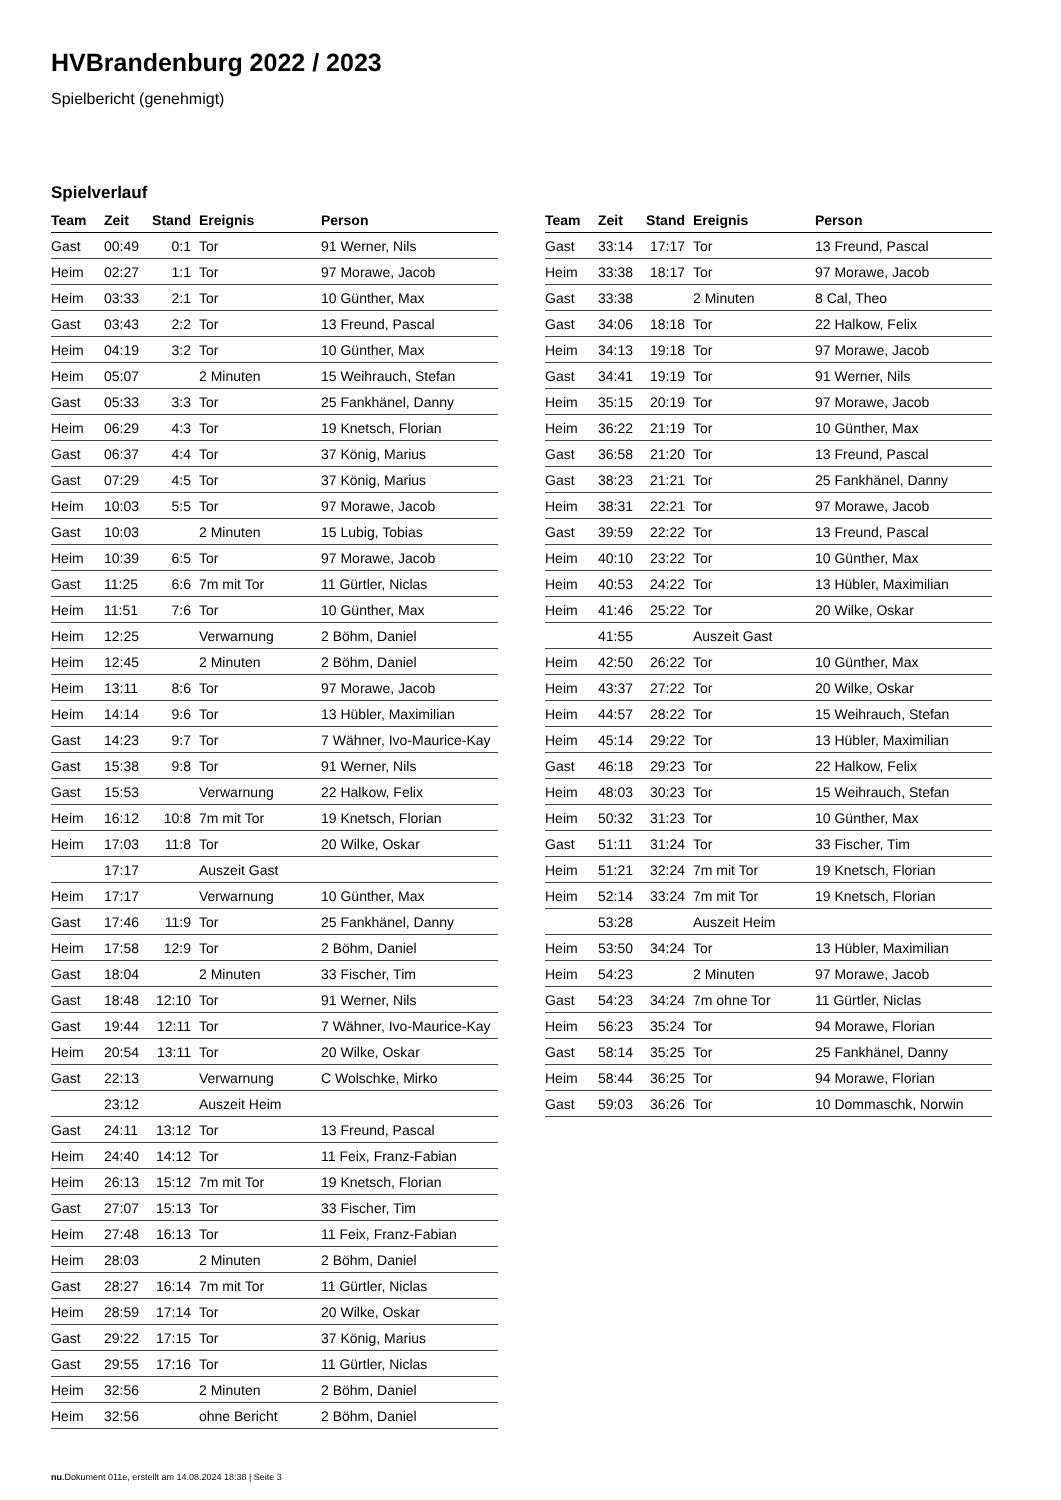HVBrandenburg 2022 / 2023
Spielbericht (genehmigt)
Spielverlauf
| Team | Zeit | Stand | Ereignis | Person |
| --- | --- | --- | --- | --- |
| Gast | 00:49 | 0:1 | Tor | 91 Werner, Nils |
| Heim | 02:27 | 1:1 | Tor | 97 Morawe, Jacob |
| Heim | 03:33 | 2:1 | Tor | 10 Günther, Max |
| Gast | 03:43 | 2:2 | Tor | 13 Freund, Pascal |
| Heim | 04:19 | 3:2 | Tor | 10 Günther, Max |
| Heim | 05:07 | | 2 Minuten | 15 Weihrauch, Stefan |
| Gast | 05:33 | 3:3 | Tor | 25 Fankhänel, Danny |
| Heim | 06:29 | 4:3 | Tor | 19 Knetsch, Florian |
| Gast | 06:37 | 4:4 | Tor | 37 König, Marius |
| Gast | 07:29 | 4:5 | Tor | 37 König, Marius |
| Heim | 10:03 | 5:5 | Tor | 97 Morawe, Jacob |
| Gast | 10:03 | | 2 Minuten | 15 Lubig, Tobias |
| Heim | 10:39 | 6:5 | Tor | 97 Morawe, Jacob |
| Gast | 11:25 | 6:6 | 7m mit Tor | 11 Gürtler, Niclas |
| Heim | 11:51 | 7:6 | Tor | 10 Günther, Max |
| Heim | 12:25 | | Verwarnung | 2 Böhm, Daniel |
| Heim | 12:45 | | 2 Minuten | 2 Böhm, Daniel |
| Heim | 13:11 | 8:6 | Tor | 97 Morawe, Jacob |
| Heim | 14:14 | 9:6 | Tor | 13 Hübler, Maximilian |
| Gast | 14:23 | 9:7 | Tor | 7 Wähner, Ivo-Maurice-Kay |
| Gast | 15:38 | 9:8 | Tor | 91 Werner, Nils |
| Gast | 15:53 | | Verwarnung | 22 Halkow, Felix |
| Heim | 16:12 | 10:8 | 7m mit Tor | 19 Knetsch, Florian |
| Heim | 17:03 | 11:8 | Tor | 20 Wilke, Oskar |
| | 17:17 | | Auszeit Gast | |
| Heim | 17:17 | | Verwarnung | 10 Günther, Max |
| Gast | 17:46 | 11:9 | Tor | 25 Fankhänel, Danny |
| Heim | 17:58 | 12:9 | Tor | 2 Böhm, Daniel |
| Gast | 18:04 | | 2 Minuten | 33 Fischer, Tim |
| Gast | 18:48 | 12:10 | Tor | 91 Werner, Nils |
| Gast | 19:44 | 12:11 | Tor | 7 Wähner, Ivo-Maurice-Kay |
| Heim | 20:54 | 13:11 | Tor | 20 Wilke, Oskar |
| Gast | 22:13 | | Verwarnung | C Wolschke, Mirko |
| | 23:12 | | Auszeit Heim | |
| Gast | 24:11 | 13:12 | Tor | 13 Freund, Pascal |
| Heim | 24:40 | 14:12 | Tor | 11 Feix, Franz-Fabian |
| Heim | 26:13 | 15:12 | 7m mit Tor | 19 Knetsch, Florian |
| Gast | 27:07 | 15:13 | Tor | 33 Fischer, Tim |
| Heim | 27:48 | 16:13 | Tor | 11 Feix, Franz-Fabian |
| Heim | 28:03 | | 2 Minuten | 2 Böhm, Daniel |
| Gast | 28:27 | 16:14 | 7m mit Tor | 11 Gürtler, Niclas |
| Heim | 28:59 | 17:14 | Tor | 20 Wilke, Oskar |
| Gast | 29:22 | 17:15 | Tor | 37 König, Marius |
| Gast | 29:55 | 17:16 | Tor | 11 Gürtler, Niclas |
| Heim | 32:56 | | 2 Minuten | 2 Böhm, Daniel |
| Heim | 32:56 | | ohne Bericht | 2 Böhm, Daniel |
| Team | Zeit | Stand | Ereignis | Person |
| --- | --- | --- | --- | --- |
| Gast | 33:14 | 17:17 | Tor | 13 Freund, Pascal |
| Heim | 33:38 | 18:17 | Tor | 97 Morawe, Jacob |
| Gast | 33:38 | | 2 Minuten | 8 Cal, Theo |
| Gast | 34:06 | 18:18 | Tor | 22 Halkow, Felix |
| Heim | 34:13 | 19:18 | Tor | 97 Morawe, Jacob |
| Gast | 34:41 | 19:19 | Tor | 91 Werner, Nils |
| Heim | 35:15 | 20:19 | Tor | 97 Morawe, Jacob |
| Heim | 36:22 | 21:19 | Tor | 10 Günther, Max |
| Gast | 36:58 | 21:20 | Tor | 13 Freund, Pascal |
| Gast | 38:23 | 21:21 | Tor | 25 Fankhänel, Danny |
| Heim | 38:31 | 22:21 | Tor | 97 Morawe, Jacob |
| Gast | 39:59 | 22:22 | Tor | 13 Freund, Pascal |
| Heim | 40:10 | 23:22 | Tor | 10 Günther, Max |
| Heim | 40:53 | 24:22 | Tor | 13 Hübler, Maximilian |
| Heim | 41:46 | 25:22 | Tor | 20 Wilke, Oskar |
| | 41:55 | | Auszeit Gast | |
| Heim | 42:50 | 26:22 | Tor | 10 Günther, Max |
| Heim | 43:37 | 27:22 | Tor | 20 Wilke, Oskar |
| Heim | 44:57 | 28:22 | Tor | 15 Weihrauch, Stefan |
| Heim | 45:14 | 29:22 | Tor | 13 Hübler, Maximilian |
| Gast | 46:18 | 29:23 | Tor | 22 Halkow, Felix |
| Heim | 48:03 | 30:23 | Tor | 15 Weihrauch, Stefan |
| Heim | 50:32 | 31:23 | Tor | 10 Günther, Max |
| Gast | 51:11 | 31:24 | Tor | 33 Fischer, Tim |
| Heim | 51:21 | 32:24 | 7m mit Tor | 19 Knetsch, Florian |
| Heim | 52:14 | 33:24 | 7m mit Tor | 19 Knetsch, Florian |
| | 53:28 | | Auszeit Heim | |
| Heim | 53:50 | 34:24 | Tor | 13 Hübler, Maximilian |
| Heim | 54:23 | | 2 Minuten | 97 Morawe, Jacob |
| Gast | 54:23 | 34:24 | 7m ohne Tor | 11 Gürtler, Niclas |
| Heim | 56:23 | 35:24 | Tor | 94 Morawe, Florian |
| Gast | 58:14 | 35:25 | Tor | 25 Fankhänel, Danny |
| Heim | 58:44 | 36:25 | Tor | 94 Morawe, Florian |
| Gast | 59:03 | 36:26 | Tor | 10 Dommaschk, Norwin |
nu.Dokument 011e, erstellt am 14.08.2024 18:38 | Seite 3